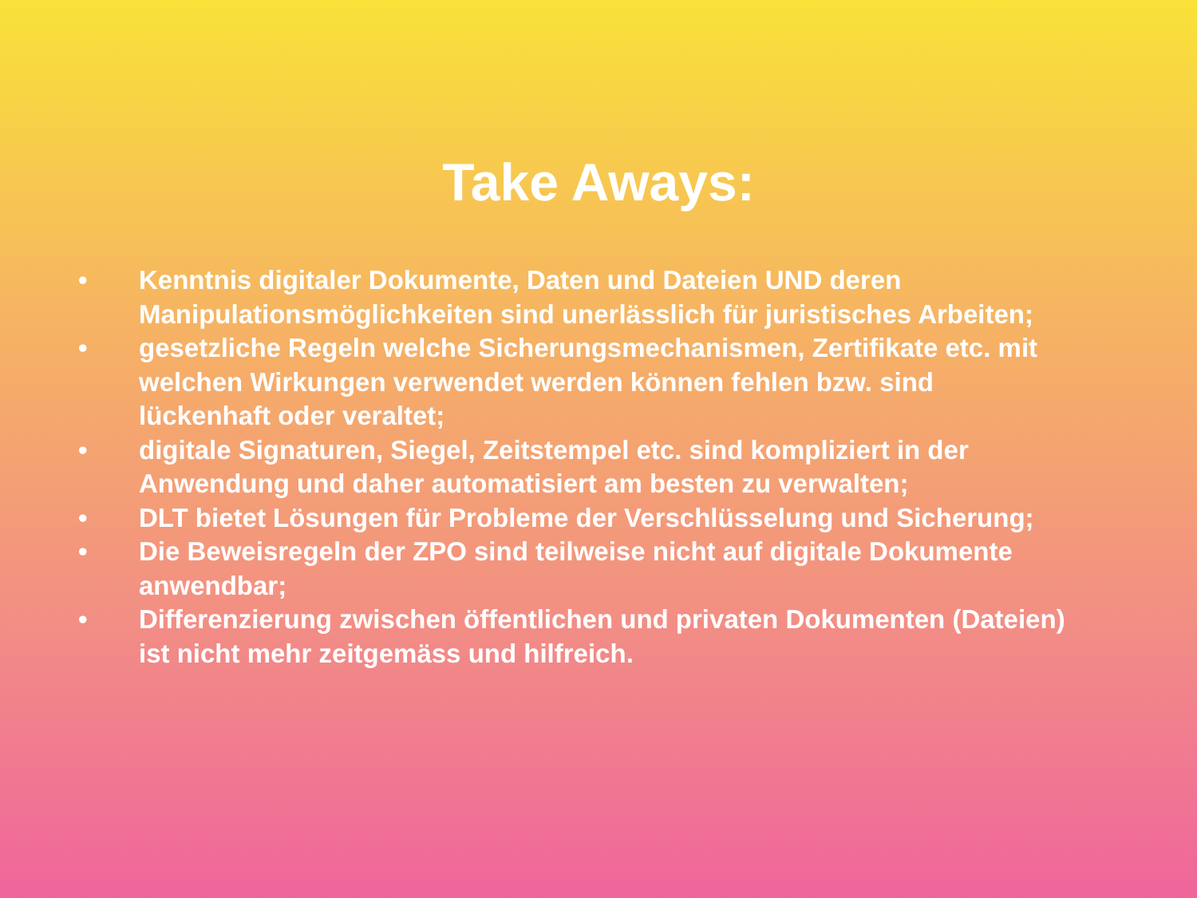Take Aways:
• Kenntnis digitaler Dokumente, Daten und Dateien UND deren Manipulationsmöglichkeiten sind unerlässlich für juristisches Arbeiten;
• gesetzliche Regeln welche Sicherungsmechanismen, Zertifikate etc. mit welchen Wirkungen verwendet werden können fehlen bzw. sind lückenhaft oder veraltet;
• digitale Signaturen, Siegel, Zeitstempel etc. sind kompliziert in der Anwendung und daher automatisiert am besten zu verwalten;
• DLT bietet Lösungen für Probleme der Verschlüsselung und Sicherung;
• Die Beweisregeln der ZPO sind teilweise nicht auf digitale Dokumente anwendbar;
• Differenzierung zwischen öffentlichen und privaten Dokumenten (Dateien) ist nicht mehr zeitgemäss und hilfreich.